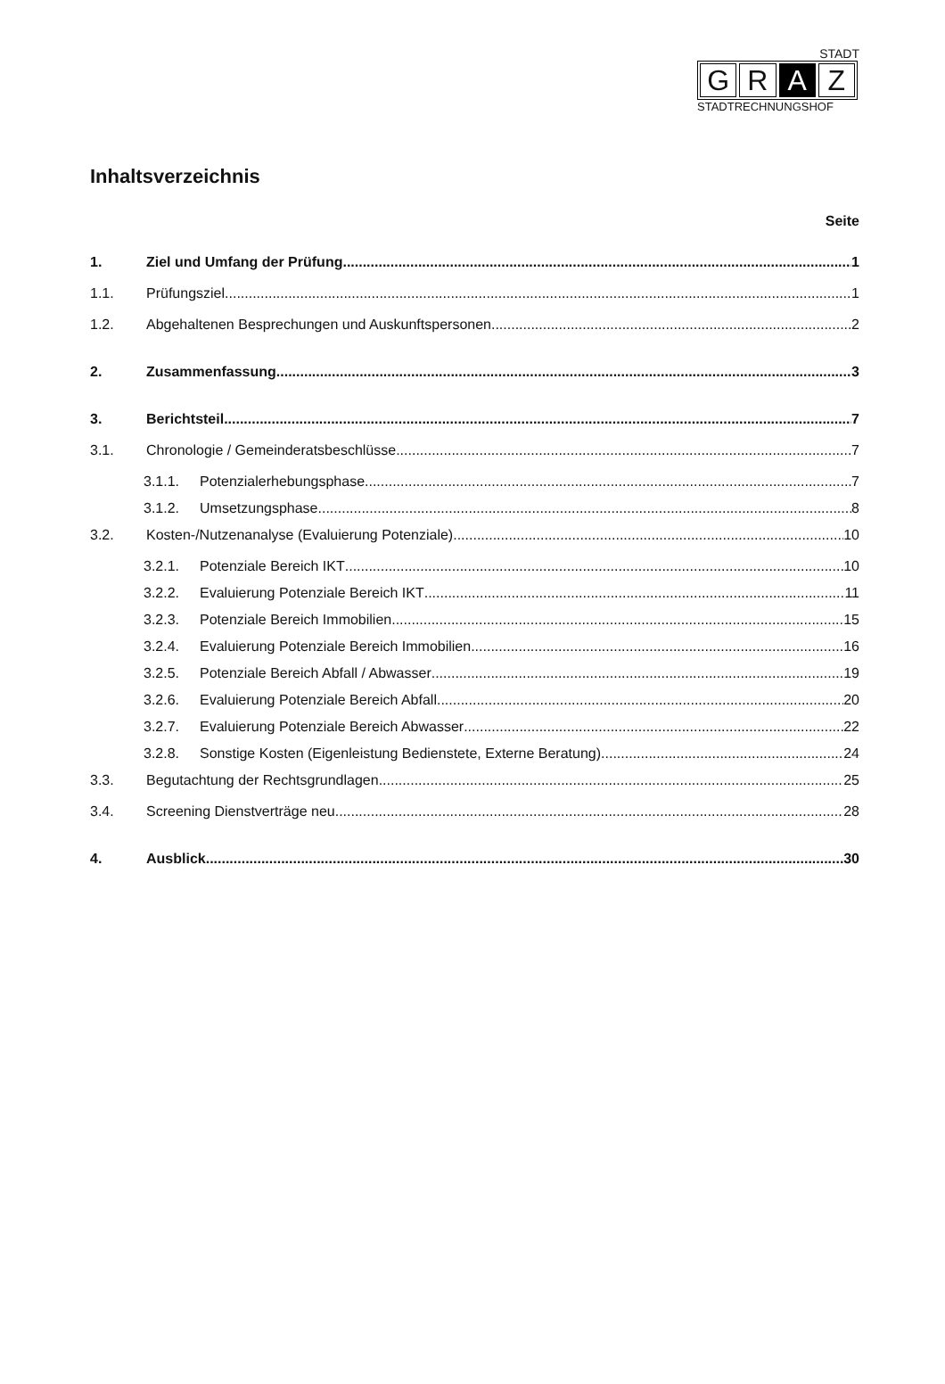STADT
G R A Z
STADTRECHNUNGSHOF
Inhaltsverzeichnis
Seite
1. Ziel und Umfang der Prüfung 1
1.1. Prüfungsziel 1
1.2. Abgehaltenen Besprechungen und Auskunftspersonen 2
2. Zusammenfassung 3
3. Berichtsteil 7
3.1. Chronologie / Gemeinderatsbeschlüsse 7
3.1.1. Potenzialerhebungsphase 7
3.1.2. Umsetzungsphase 8
3.2. Kosten-/Nutzenanalyse (Evaluierung Potenziale) 10
3.2.1. Potenziale Bereich IKT 10
3.2.2. Evaluierung Potenziale Bereich IKT 11
3.2.3. Potenziale Bereich Immobilien 15
3.2.4. Evaluierung Potenziale Bereich Immobilien 16
3.2.5. Potenziale Bereich Abfall / Abwasser 19
3.2.6. Evaluierung Potenziale Bereich Abfall 20
3.2.7. Evaluierung Potenziale Bereich Abwasser 22
3.2.8. Sonstige Kosten (Eigenleistung Bedienstete, Externe Beratung) 24
3.3. Begutachtung der Rechtsgrundlagen 25
3.4. Screening Dienstverträge neu 28
4. Ausblick 30